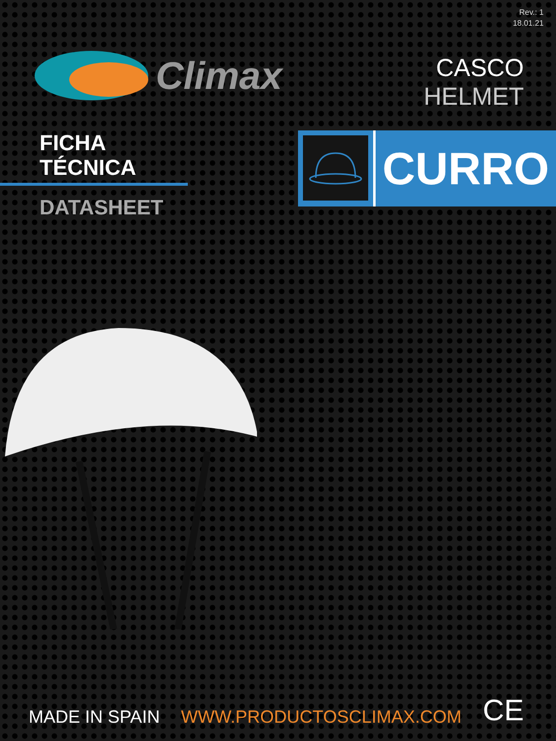Rev.: 1
18.01.21
Climax
CASCO
HELMET
FICHA TÉCNICA
DATASHEET
CURRO
MADE IN SPAIN WWW.PRODUCTOSCLIMAX.COM CE